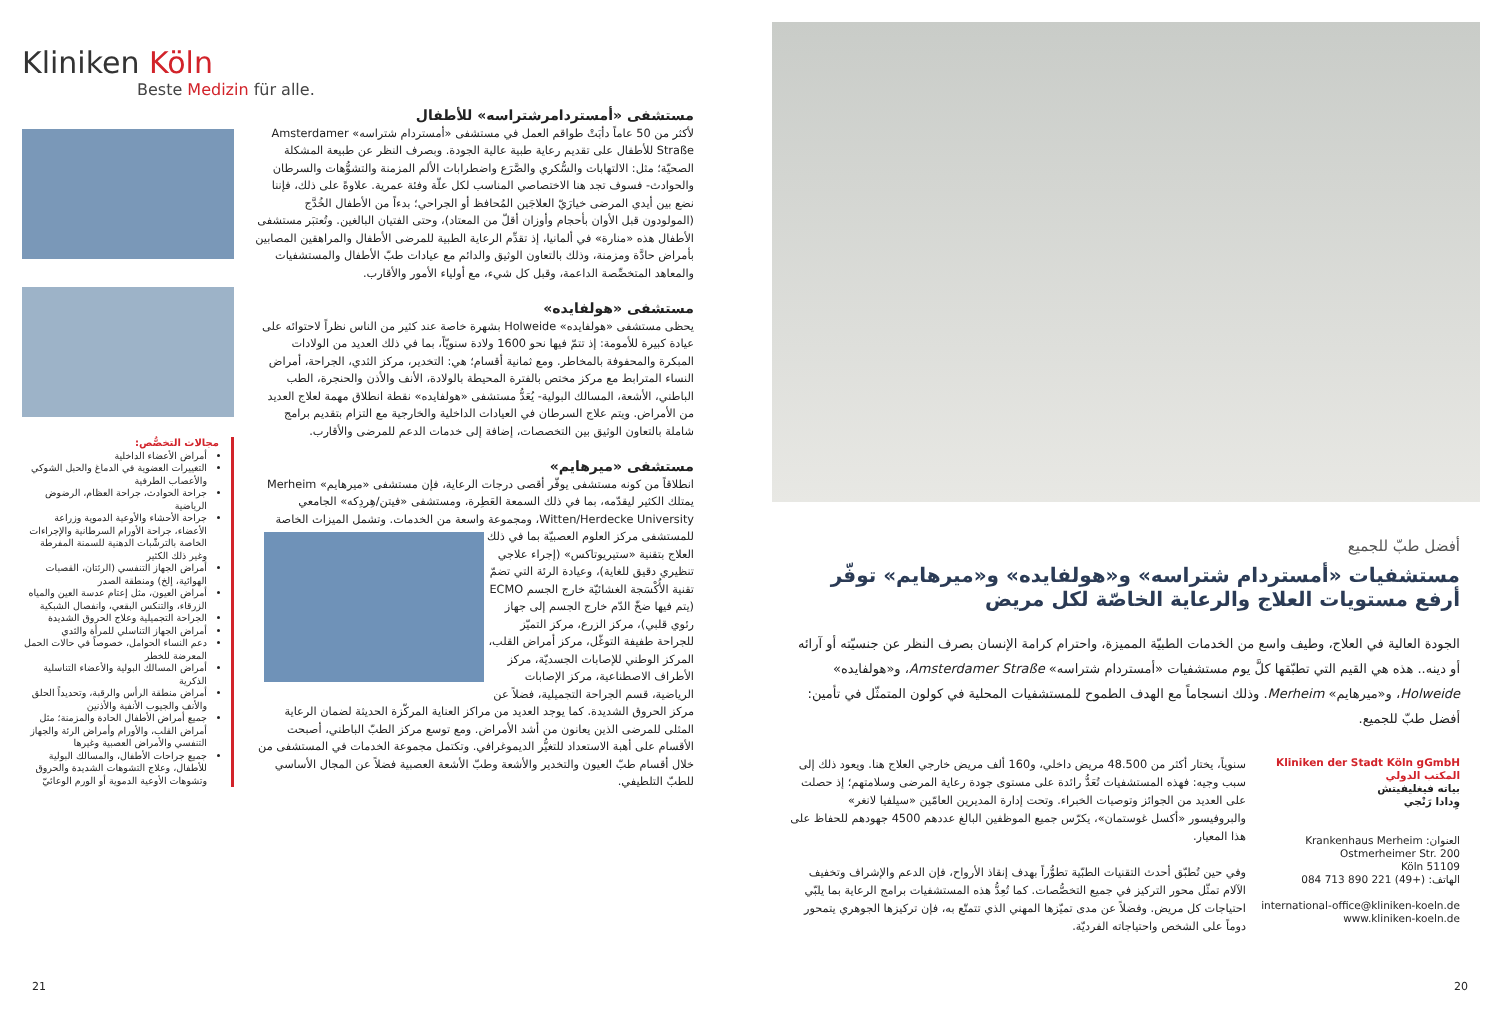Kliniken Köln
Beste Medizin für alle.
مجالات التخصُّص:
أمراض الأعضاء الداخلية
التغييرات العضوية في الدماغ والحبل الشوكي والأعصاب الطرفية
جراحة الحوادث، جراحة العظام، الرضوض الرياضية
جراحة الأحشاء والأوعية الدموية وزراعة الأعضاء، جراحة الأورام السرطانية والإجراءات الخاصة بالترشّبات الدهنية للسمنة المفرطة وغير ذلك الكثير
أمراض الجهاز التنفسي (الرئتان، القصبات الهوائية، إلخ) ومنطقة الصدر
أمراض العيون، مثل إعتام عدسة العين والمياه الزرقاء، والتنكس البقعي، وانفصال الشبكية
الجراحة التجميلية وعلاج الحروق الشديدة
أمراض الجهاز التناسلي للمرأة والثدي
دعم النساء الحوامل، خصوصاً في حالات الحمل المعرضة للخطر
أمراض المسالك البولية والأعضاء التناسلية الذكرية
أمراض منطقة الرأس والرقبة، وتحديداً الحلق والأنف والجيوب الأنفية والأذنين
جميع أمراض الأطفال الحادة والمزمنة؛ مثل أمراض القلب، والأورام وأمراض الرئة والجهاز التنفسي والأمراض العصبية وغيرها
جميع جراحات الأطفال، والمسالك البولية للأطفال، وعلاج التشوهات الشديدة والحروق وتشوهات الأوعية الدموية أو الورم الوعائيّ
مستشفى «أمستردامرشتراسه» للأطفال
لأكثر من 50 عاماً دأبَتْ طواقم العمل في مستشفى «أمستردام شتراسه» Amsterdamer Straße للأطفال على تقديم رعاية طبية عالية الجودة. وبصرف النظر عن طبيعة المشكلة الصحيّة؛ مثل: الالتهابات والسُّكري والصَّرَع واضطرابات الألم المزمنة والتشوُّهات والسرطان والحوادث- فسوف تجد هنا الاختصاصي المناسب لكل علّة وفئة عمرية. علاوةً على ذلك، فإننا نضع بين أيدي المرضى خيارَيّ العلاجَين المُحافظ أو الجراحي؛ بدءاً من الأطفال الخُدَّج (المولودون قبل الأوان بأحجام وأوزان أقلّ من المعتاد)، وحتى الفتيان البالغين. وتُعتبَر مستشفى الأطفال هذه «منارة» في ألمانيا، إذ تقدِّم الرعاية الطبية للمرضى الأطفال والمراهقين المصابين بأمراض حادَّة ومزمنة، وذلك بالتعاون الوثيق والدائم مع عيادات طبّ الأطفال والمستشفيات والمعاهد المتخصِّصة الداعمة، وقبل كل شيء، مع أولياء الأمور والأقارب.
مستشفى «هولفايده»
يحظى مستشفى «هولفايده» Holweide بشهرة خاصة عند كثير من الناس نظراً لاحتوائه على عيادة كبيرة للأمومة: إذ تتمّ فيها نحو 1600 ولادة سنويّاً، بما في ذلك العديد من الولادات المبكرة والمحفوفة بالمخاطر. ومع ثمانية أقسام؛ هي: التخدير، مركز الثدي، الجراحة، أمراض النساء المترابط مع مركز مختص بالفترة المحيطة بالولادة، الأنف والأذن والحنجرة، الطب الباطني، الأشعة، المسالك البولية- يُعَدُّ مستشفى «هولفايده» نقطة انطلاق مهمة لعلاج العديد من الأمراض. ويتم علاج السرطان في العيادات الداخلية والخارجية مع التزام بتقديم برامج شاملة بالتعاون الوثيق بين التخصصات، إضافة إلى خدمات الدعم للمرضى والأقارب.
مستشفى «ميرهايم»
انطلاقاً من كونه مستشفى يوفّر أقصى درجات الرعاية، فإن مستشفى «ميرهايم» Merheim يمتلك الكثير ليقدّمه، بما في ذلك السمعة العَطِرة، ومستشفى «فيتن/هِردِكه» الجامعي Witten/Herdecke University، ومجموعة واسعة من الخدمات. وتشمل الميزات الخاصة للمستشفى مركز العلوم العصبيّة بما في ذلك العلاج بتقنية «ستيريوتاكس» (إجراء علاجي تنظيري دقيق للغاية)، وعيادة الرئة التي تضمّ تقنية الأُكْسَجة الغشائيّة خارج الجسم ECMO (يتم فيها ضخّ الدّم خارج الجسم إلى جهاز رئوي قلبي)، مركز الزرع، مركز التميّز للجراحة طفيفة التوغّل، مركز أمراض القلب، المركز الوطني للإصابات الجسديّة، مركز الأطراف الاصطناعية، مركز الإصابات الرياضية، قسم الجراحة التجميلية، فضلاً عن مركز الحروق الشديدة. كما يوجد العديد من مراكز العناية المركّزة الحديثة لضمان الرعاية المثلى للمرضى الذين يعانون من أشد الأمراض. ومع توسع مركز الطبّ الباطني، أصبحت الأقسام على أهبة الاستعداد للتغيُّر الديموغرافي. وتكتمل مجموعة الخدمات في المستشفى من خلال أقسام طبّ العيون والتخدير والأشعة وطبّ الأشعة العصبية فضلاً عن المجال الأساسي للطبّ التلطيفي.
21
أفضل طبّ للجميع
مستشفيات «أمستردام شتراسه» و«هولفايده» و«ميرهايم» توفّر أرفع مستويات العلاج والرعاية الخاصّة لكل مريض
الجودة العالية في العلاج، وطيف واسع من الخدمات الطبيّة المميزة، واحترام كرامة الإنسان بصرف النظر عن جنسيّته أو آرائه أو دينه.. هذه هي القيم التي تطبّقها كلَّ يوم مستشفيات «أمستردام شتراسه» Amsterdamer Straße، و«هولفايده» Holweide، و«ميرهايم» Merheim. وذلك انسجاماً مع الهدف الطموح للمستشفيات المحلية في كولون المتمثّل في تأمين: أفضل طبّ للجميع.
Kliniken der Stadt Köln gGmbH
المكتب الدولي
بياته فيغليفيتش
وِدادا رَنْجي
العنوان: Krankenhaus Merheim
Ostmerheimer Str. 200
51109 Köln
الهاتف: (+49) 221 890 713 084
international-office@kliniken-koeln.de
www.kliniken-koeln.de
سنوياً، يختار أكثر من 48.500 مريض داخلي، و160 ألف مريض خارجي العلاج هنا. ويعود ذلك إلى سبب وجيه: فهذه المستشفيات تُعَدُّ رائدة على مستوى جودة رعاية المرضى وسلامتهم؛ إذ حصلت على العديد من الجوائز وتوصيات الخبراء. وتحت إدارة المديرين العامّين «سيلفيا لانغر» والبروفيسور «أكسل غوستمان»، يكرّس جميع الموظفين البالغ عددهم 4500 جهودهم للحفاظ على هذا المعيار.
وفي حين تُطبّق أحدث التقنيات الطبّية تطوُّراً بهدف إنقاذ الأرواح، فإن الدعم والإشراف وتخفيف الآلام تمثّل محور التركيز في جميع التخصُّصات. كما تُعِدُّ هذه المستشفيات برامج الرعاية بما يلبّي احتياجات كل مريض. وفضلاً عن مدى تميّزها المهني الذي تتمتّع به، فإن تركيزها الجوهري يتمحور دوماً على الشخص واحتياجاته الفرديّة.
20